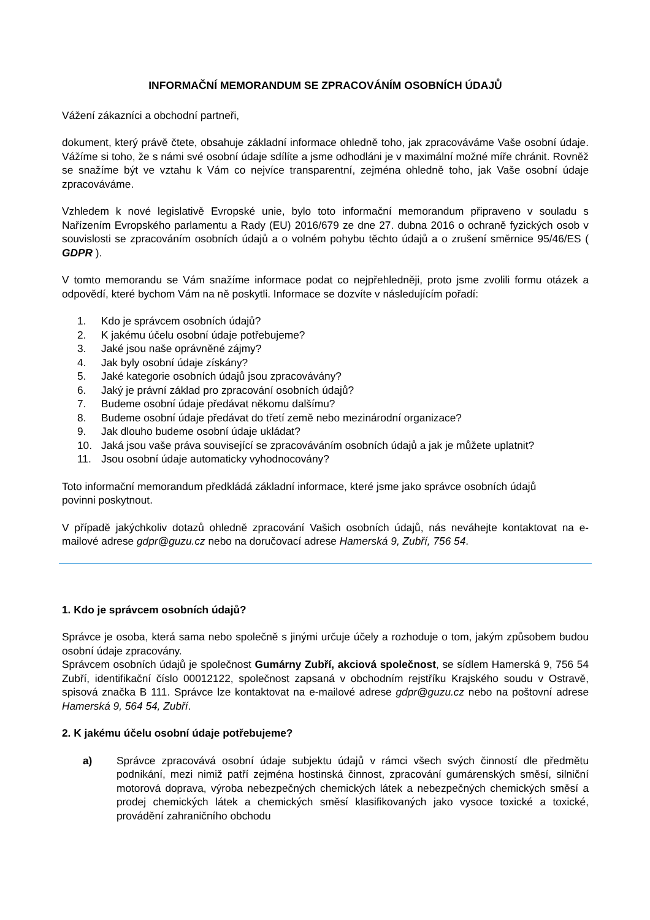INFORMAČNÍ MEMORANDUM SE ZPRACOVÁNÍM OSOBNÍCH ÚDAJŮ
Vážení zákazníci a obchodní partneři,
dokument, který právě čtete, obsahuje základní informace ohledně toho, jak zpracováváme Vaše osobní údaje. Vážíme si toho, že s námi své osobní údaje sdílíte a jsme odhodláni je v maximální možné míře chránit. Rovněž se snažíme být ve vztahu k Vám co nejvíce transparentní, zejména ohledně toho, jak Vaše osobní údaje zpracováváme.
Vzhledem k nové legislativě Evropské unie, bylo toto informační memorandum připraveno v souladu s Nařízením Evropského parlamentu a Rady (EU) 2016/679 ze dne 27. dubna 2016 o ochraně fyzických osob v souvislosti se zpracováním osobních údajů a o volném pohybu těchto údajů a o zrušení směrnice 95/46/ES ( GDPR ).
V tomto memorandu se Vám snažíme informace podat co nejpřehledněji, proto jsme zvolili formu otázek a odpovědí, které bychom Vám na ně poskytli. Informace se dozvíte v následujícím pořadí:
1. Kdo je správcem osobních údajů?
2. K jakému účelu osobní údaje potřebujeme?
3. Jaké jsou naše oprávněné zájmy?
4. Jak byly osobní údaje získány?
5. Jaké kategorie osobních údajů jsou zpracovávány?
6. Jaký je právní základ pro zpracování osobních údajů?
7. Budeme osobní údaje předávat někomu dalšímu?
8. Budeme osobní údaje předávat do třetí země nebo mezinárodní organizace?
9. Jak dlouho budeme osobní údaje ukládat?
10. Jaká jsou vaše práva související se zpracováváním osobních údajů a jak je můžete uplatnit?
11. Jsou osobní údaje automaticky vyhodnocovány?
Toto informační memorandum předkládá základní informace, které jsme jako správce osobních údajů
povinni poskytnout.
V případě jakýchkoliv dotazů ohledně zpracování Vašich osobních údajů, nás neváhejte kontaktovat na e-mailové adrese gdpr@guzu.cz nebo na doručovací adrese Hamerská 9, Zubří, 756 54.
1. Kdo je správcem osobních údajů?
Správce je osoba, která sama nebo společně s jinými určuje účely a rozhoduje o tom, jakým způsobem budou osobní údaje zpracovány.
Správcem osobních údajů je společnost Gumárny Zubří, akciová společnost, se sídlem Hamerská 9, 756 54 Zubří, identifikační číslo 00012122, společnost zapsaná v obchodním rejstříku Krajského soudu v Ostravě, spisová značka B 111. Správce lze kontaktovat na e-mailové adrese gdpr@guzu.cz nebo na poštovní adrese Hamerská 9, 564 54, Zubří.
2. K jakému účelu osobní údaje potřebujeme?
a) Správce zpracovává osobní údaje subjektu údajů v rámci všech svých činností dle předmětu podnikání, mezi nimiž patří zejména hostinská činnost, zpracování gumárenských směsí, silniční motorová doprava, výroba nebezpečných chemických látek a nebezpečných chemických směsí a prodej chemických látek a chemických směsí klasifikovaných jako vysoce toxické a toxické, provádění zahraničního obchodu